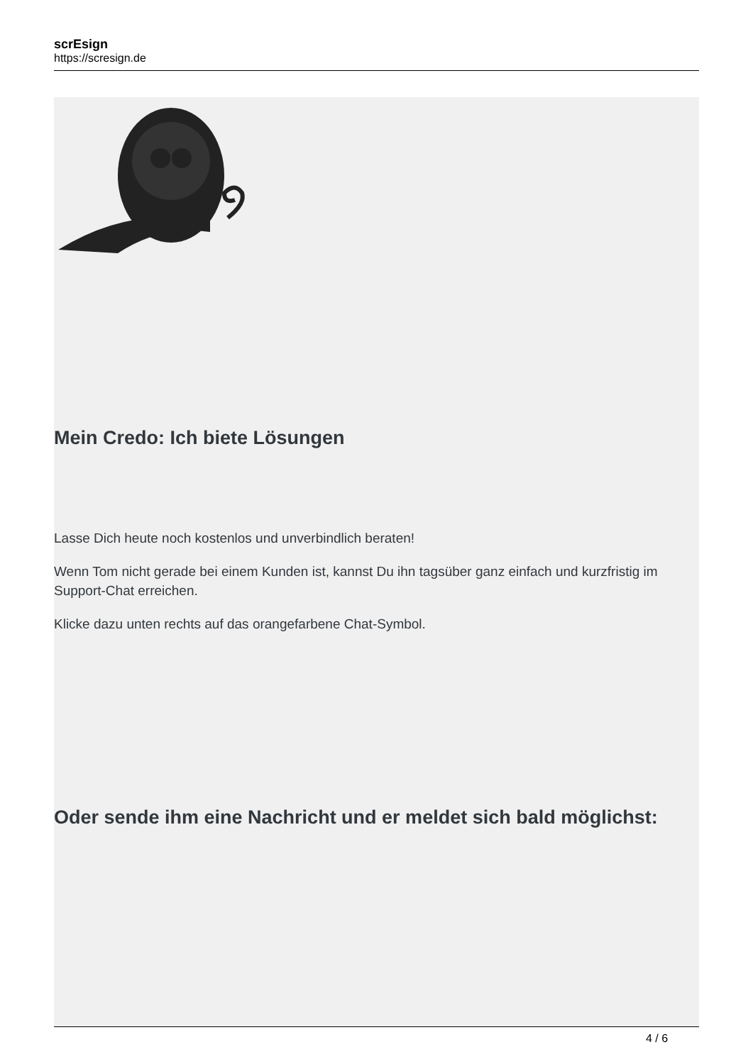scrEsign
https://scresign.de
Mein Credo: Ich biete Lösungen
Lasse Dich heute noch kostenlos und unverbindlich beraten!
Wenn Tom nicht gerade bei einem Kunden ist, kannst Du ihn tagsüber ganz einfach und kurzfristig im Support-Chat erreichen.
Klicke dazu unten rechts auf das orangefarbene Chat-Symbol.
Oder sende ihm eine Nachricht und er meldet sich bald möglichst:
4 / 6